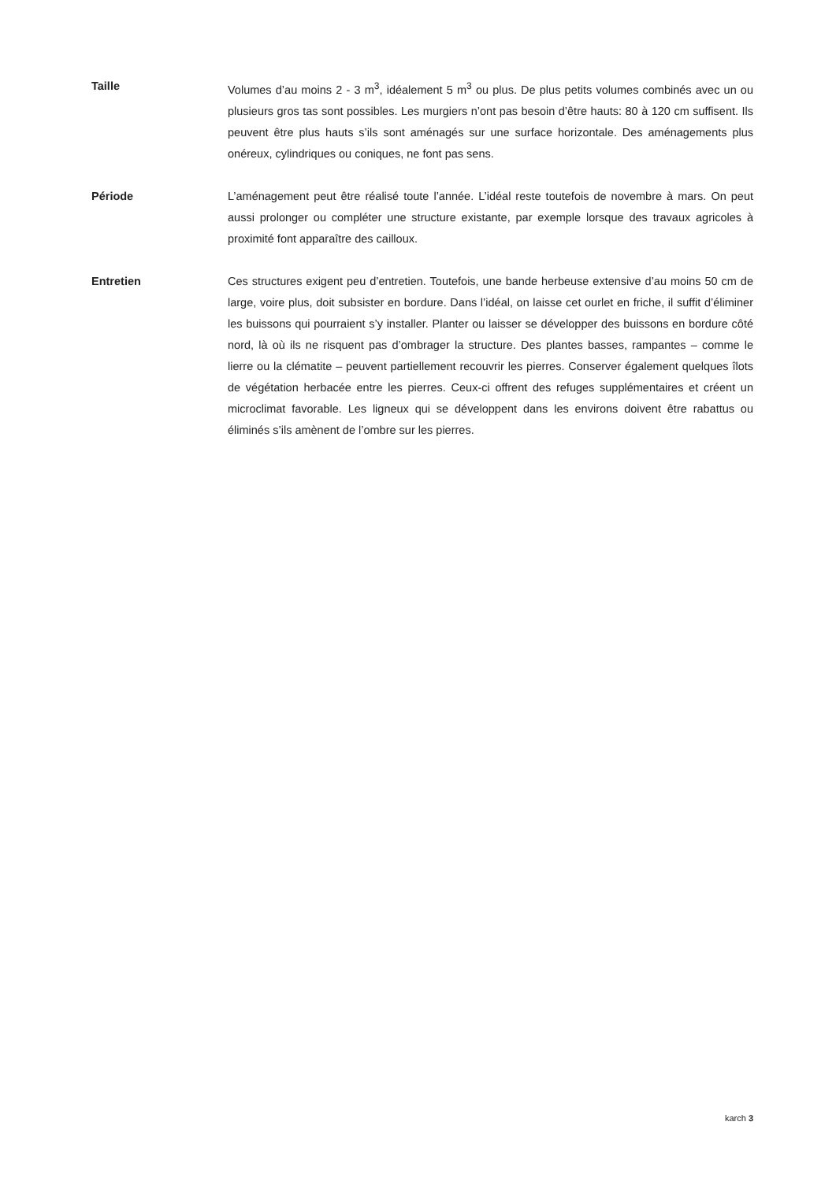Taille Volumes d’au moins 2 - 3 m<sup>3</sup>, idéalement 5 m<sup>3</sup> ou plus. De plus petits volumes combinés avec un ou plusieurs gros tas sont possibles. Les murgiers n’ont pas besoin d’être hauts: 80 à 120 cm suffisent. Ils peuvent être plus hauts s’ils sont aménagés sur une surface horizontale. Des aménagements plus onéreux, cylindriques ou coniques, ne font pas sens.
Période L’aménagement peut être réalisé toute l’année. L’idéal reste toutefois de novembre à mars. On peut aussi prolonger ou compléter une structure existante, par exemple lorsque des travaux agricoles à proximité font apparaître des cailloux.
Entretien Ces structures exigent peu d’entretien. Toutefois, une bande herbeuse extensive d’au moins 50 cm de large, voire plus, doit subsister en bordure. Dans l’idéal, on laisse cet ourlet en friche, il suffit d’éliminer les buissons qui pourraient s’y installer. Planter ou laisser se développer des buissons en bordure côté nord, là où ils ne risquent pas d’ombrager la structure. Des plantes basses, rampantes – comme le lierre ou la clématite – peuvent partiellement recouvrir les pierres. Conserver également quelques îlots de végétation herbacée entre les pierres. Ceux-ci offrent des refuges supplémentaires et créent un microclimat favorable. Les ligneux qui se développent dans les environs doivent être rabattus ou éliminés s’ils amènent de l’ombre sur les pierres.
karch 3